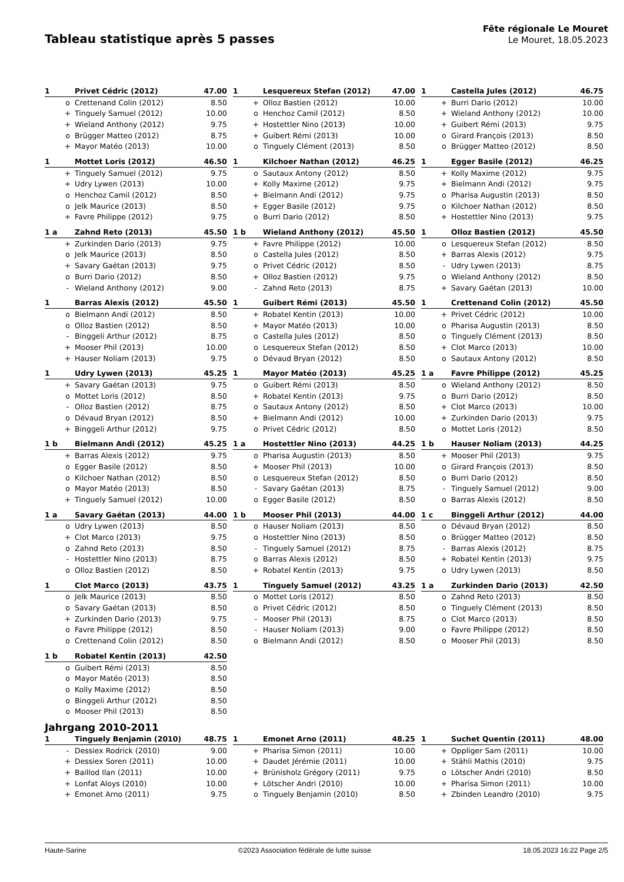Tableau statistique après 5 passes
Fête régionale Le Mouret
Le Mouret, 18.05.2023
| 1 | | Privet Cédric (2012) | 47.00 |
| --- | --- | --- | --- |
| | o | Crettenand Colin (2012) | 8.50 |
| | + | Tinguely Samuel (2012) | 10.00 |
| | + | Wieland Anthony (2012) | 9.75 |
| | o | Brügger Matteo (2012) | 8.75 |
| | + | Mayor Matéo (2013) | 10.00 |
| 1 | | Lesquereux Stefan (2012) | 47.00 |
| --- | --- | --- | --- |
| | + | Olloz Bastien (2012) | 10.00 |
| | o | Henchoz Camil (2012) | 8.50 |
| | + | Hostettler Nino (2013) | 10.00 |
| | + | Guibert Rémi (2013) | 10.00 |
| | o | Tinguely Clément (2013) | 8.50 |
| 1 | | Castella Jules (2012) | 46.75 |
| --- | --- | --- | --- |
| | + | Burri Dario (2012) | 10.00 |
| | + | Wieland Anthony (2012) | 10.00 |
| | + | Guibert Rémi (2013) | 9.75 |
| | o | Girard François (2013) | 8.50 |
| | o | Brügger Matteo (2012) | 8.50 |
| 1 | | Mottet Loris (2012) | 46.50 |
| --- | --- | --- | --- |
| | + | Tinguely Samuel (2012) | 9.75 |
| | + | Udry Lywen (2013) | 10.00 |
| | o | Henchoz Camil (2012) | 8.50 |
| | o | Jelk Maurice (2013) | 8.50 |
| | + | Favre Philippe (2012) | 9.75 |
| 1 | | Kilchoer Nathan (2012) | 46.25 |
| --- | --- | --- | --- |
| | o | Sautaux Antony (2012) | 8.50 |
| | + | Kolly Maxime (2012) | 9.75 |
| | + | Bielmann Andi (2012) | 9.75 |
| | + | Egger Basile (2012) | 9.75 |
| | o | Burri Dario (2012) | 8.50 |
| 1 | | Egger Basile (2012) | 46.25 |
| --- | --- | --- | --- |
| | + | Kolly Maxime (2012) | 9.75 |
| | + | Bielmann Andi (2012) | 9.75 |
| | o | Pharisa Augustin (2013) | 8.50 |
| | o | Kilchoer Nathan (2012) | 8.50 |
| | + | Hostettler Nino (2013) | 9.75 |
| 1 a | | Zahnd Reto (2013) | 45.50 |
| --- | --- | --- | --- |
| | + | Zurkinden Dario (2013) | 9.75 |
| | o | Jelk Maurice (2013) | 8.50 |
| | + | Savary Gaétan (2013) | 9.75 |
| | o | Burri Dario (2012) | 8.50 |
| | - | Wieland Anthony (2012) | 9.00 |
| 1 b | | Wieland Anthony (2012) | 45.50 |
| --- | --- | --- | --- |
| | + | Favre Philippe (2012) | 10.00 |
| | o | Castella Jules (2012) | 8.50 |
| | o | Privet Cédric (2012) | 8.50 |
| | + | Olloz Bastien (2012) | 9.75 |
| | - | Zahnd Reto (2013) | 8.75 |
| 1 | | Olloz Bastien (2012) | 45.50 |
| --- | --- | --- | --- |
| | o | Lesquereux Stefan (2012) | 8.50 |
| | + | Barras Alexis (2012) | 9.75 |
| | - | Udry Lywen (2013) | 8.75 |
| | o | Wieland Anthony (2012) | 8.50 |
| | + | Savary Gaétan (2013) | 10.00 |
| 1 | | Barras Alexis (2012) | 45.50 |
| --- | --- | --- | --- |
| | o | Bielmann Andi (2012) | 8.50 |
| | o | Olloz Bastien (2012) | 8.50 |
| | - | Binggeli Arthur (2012) | 8.75 |
| | + | Mooser Phil (2013) | 10.00 |
| | + | Hauser Noliam (2013) | 9.75 |
| 1 | | Guibert Rémi (2013) | 45.50 |
| --- | --- | --- | --- |
| | + | Robatel Kentin (2013) | 10.00 |
| | + | Mayor Matéo (2013) | 10.00 |
| | o | Castella Jules (2012) | 8.50 |
| | o | Lesquereux Stefan (2012) | 8.50 |
| | o | Dévaud Bryan (2012) | 8.50 |
| 1 | | Crettenand Colin (2012) | 45.50 |
| --- | --- | --- | --- |
| | + | Privet Cédric (2012) | 10.00 |
| | o | Pharisa Augustin (2013) | 8.50 |
| | o | Tinguely Clément (2013) | 8.50 |
| | + | Clot Marco (2013) | 10.00 |
| | o | Sautaux Antony (2012) | 8.50 |
| 1 | | Udry Lywen (2013) | 45.25 |
| --- | --- | --- | --- |
| | + | Savary Gaétan (2013) | 9.75 |
| | o | Mottet Loris (2012) | 8.50 |
| | - | Olloz Bastien (2012) | 8.75 |
| | o | Dévaud Bryan (2012) | 8.50 |
| | + | Binggeli Arthur (2012) | 9.75 |
| 1 | | Mayor Matéo (2013) | 45.25 |
| --- | --- | --- | --- |
| | o | Guibert Rémi (2013) | 8.50 |
| | + | Robatel Kentin (2013) | 9.75 |
| | o | Sautaux Antony (2012) | 8.50 |
| | + | Bielmann Andi (2012) | 10.00 |
| | o | Privet Cédric (2012) | 8.50 |
| 1 a | | Favre Philippe (2012) | 45.25 |
| --- | --- | --- | --- |
| | o | Wieland Anthony (2012) | 8.50 |
| | o | Burri Dario (2012) | 8.50 |
| | + | Clot Marco (2013) | 10.00 |
| | + | Zurkinden Dario (2013) | 9.75 |
| | o | Mottet Loris (2012) | 8.50 |
| 1 b | | Bielmann Andi (2012) | 45.25 |
| --- | --- | --- | --- |
| | + | Barras Alexis (2012) | 9.75 |
| | o | Egger Basile (2012) | 8.50 |
| | o | Kilchoer Nathan (2012) | 8.50 |
| | o | Mayor Matéo (2013) | 8.50 |
| | + | Tinguely Samuel (2012) | 10.00 |
| 1 a | | Hostettler Nino (2013) | 44.25 |
| --- | --- | --- | --- |
| | o | Pharisa Augustin (2013) | 8.50 |
| | + | Mooser Phil (2013) | 10.00 |
| | o | Lesquereux Stefan (2012) | 8.50 |
| | - | Savary Gaétan (2013) | 8.75 |
| | o | Egger Basile (2012) | 8.50 |
| 1 b | | Hauser Noliam (2013) | 44.25 |
| --- | --- | --- | --- |
| | + | Mooser Phil (2013) | 9.75 |
| | o | Girard François (2013) | 8.50 |
| | o | Burri Dario (2012) | 8.50 |
| | - | Tinguely Samuel (2012) | 9.00 |
| | o | Barras Alexis (2012) | 8.50 |
| 1 a | | Savary Gaétan (2013) | 44.00 |
| --- | --- | --- | --- |
| | o | Udry Lywen (2013) | 8.50 |
| | + | Clot Marco (2013) | 9.75 |
| | o | Zahnd Reto (2013) | 8.50 |
| | - | Hostettler Nino (2013) | 8.75 |
| | o | Olloz Bastien (2012) | 8.50 |
| 1 b | | Mooser Phil (2013) | 44.00 |
| --- | --- | --- | --- |
| | o | Hauser Noliam (2013) | 8.50 |
| | o | Hostettler Nino (2013) | 8.50 |
| | - | Tinguely Samuel (2012) | 8.75 |
| | o | Barras Alexis (2012) | 8.50 |
| | + | Robatel Kentin (2013) | 9.75 |
| 1 c | | Binggeli Arthur (2012) | 44.00 |
| --- | --- | --- | --- |
| | o | Dévaud Bryan (2012) | 8.50 |
| | o | Brügger Matteo (2012) | 8.50 |
| | - | Barras Alexis (2012) | 8.75 |
| | + | Robatel Kentin (2013) | 9.75 |
| | o | Udry Lywen (2013) | 8.50 |
| 1 | | Clot Marco (2013) | 43.75 |
| --- | --- | --- | --- |
| | o | Jelk Maurice (2013) | 8.50 |
| | o | Savary Gaétan (2013) | 8.50 |
| | + | Zurkinden Dario (2013) | 9.75 |
| | o | Favre Philippe (2012) | 8.50 |
| | o | Crettenand Colin (2012) | 8.50 |
| 1 | | Tinguely Samuel (2012) | 43.25 |
| --- | --- | --- | --- |
| | o | Mottet Loris (2012) | 8.50 |
| | o | Privet Cédric (2012) | 8.50 |
| | - | Mooser Phil (2013) | 8.75 |
| | - | Hauser Noliam (2013) | 9.00 |
| | o | Bielmann Andi (2012) | 8.50 |
| 1 a | | Zurkinden Dario (2013) | 42.50 |
| --- | --- | --- | --- |
| | o | Zahnd Reto (2013) | 8.50 |
| | o | Tinguely Clément (2013) | 8.50 |
| | o | Clot Marco (2013) | 8.50 |
| | o | Favre Philippe (2012) | 8.50 |
| | o | Mooser Phil (2013) | 8.50 |
| 1 b | | Robatel Kentin (2013) | 42.50 |
| --- | --- | --- | --- |
| | o | Guibert Rémi (2013) | 8.50 |
| | o | Mayor Matéo (2013) | 8.50 |
| | o | Kolly Maxime (2012) | 8.50 |
| | o | Binggeli Arthur (2012) | 8.50 |
| | o | Mooser Phil (2013) | 8.50 |
Jahrgang 2010-2011
| 1 | | Tinguely Benjamin (2010) | 48.75 |
| --- | --- | --- | --- |
| | - | Dessiex Rodrick (2010) | 9.00 |
| | + | Dessiex Soren (2011) | 10.00 |
| | + | Baillod Ilan (2011) | 10.00 |
| | + | Lonfat Aloys (2010) | 10.00 |
| | + | Emonet Arno (2011) | 9.75 |
| 1 | | Emonet Arno (2011) | 48.25 |
| --- | --- | --- | --- |
| | + | Pharisa Simon (2011) | 10.00 |
| | + | Daudet Jérémie (2011) | 10.00 |
| | + | Brünisholz Grégory (2011) | 9.75 |
| | + | Lötscher Andri (2010) | 10.00 |
| | o | Tinguely Benjamin (2010) | 8.50 |
| 1 | | Suchet Quentin (2011) | 48.00 |
| --- | --- | --- | --- |
| | + | Oppliger Sam (2011) | 10.00 |
| | + | Stähli Mathis (2010) | 9.75 |
| | o | Lötscher Andri (2010) | 8.50 |
| | + | Pharisa Simon (2011) | 10.00 |
| | + | Zbinden Leandro (2010) | 9.75 |
Haute-Sarine ©2023 Association fédérale de lutte suisse 18.05.2023 16:22 Page 2/5